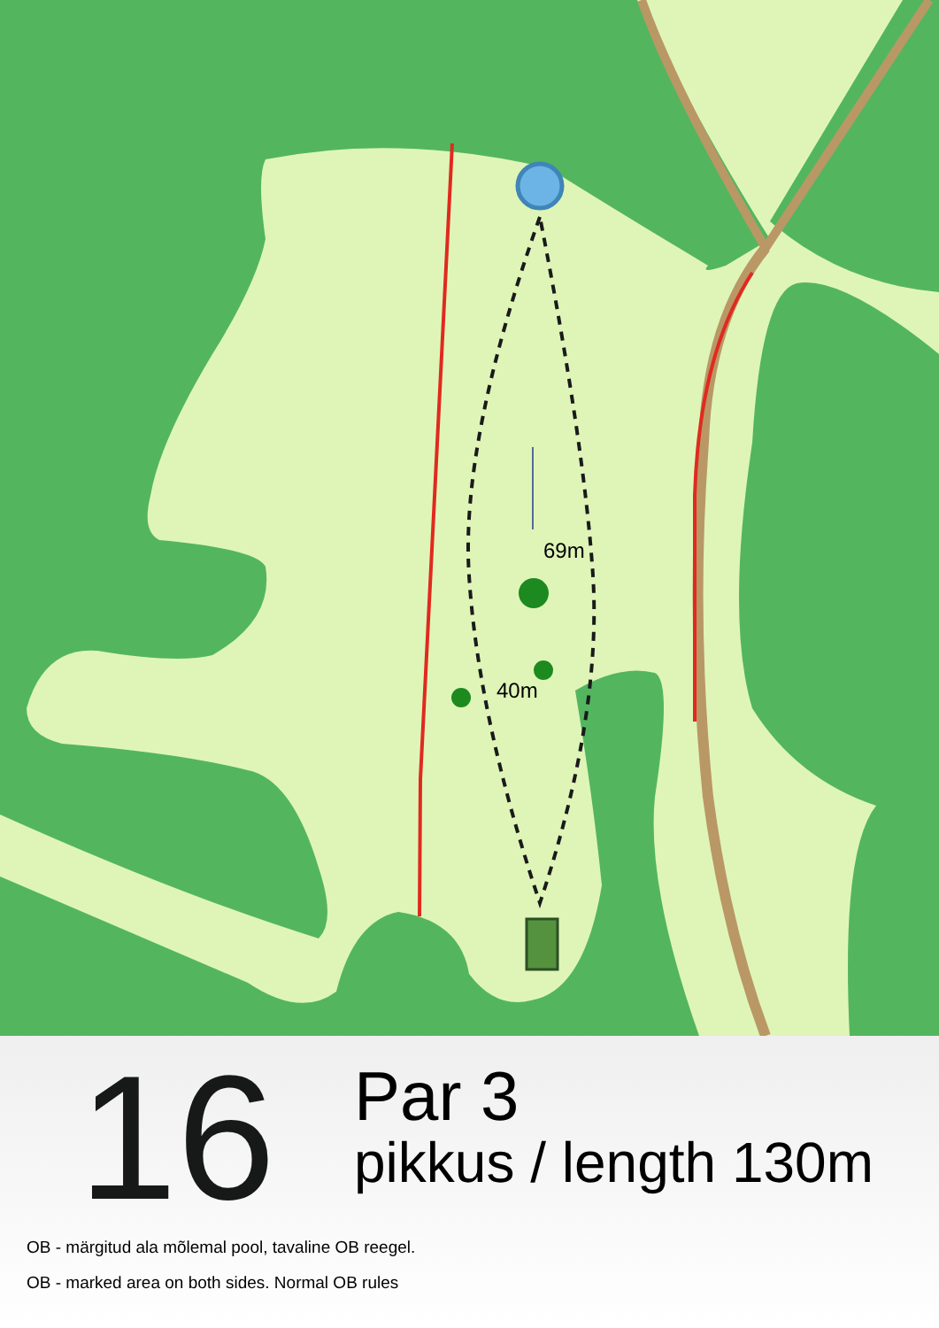69m
40m
16
Par 3
pikkus / length 130m
OB - märgitud ala mõlemal pool, tavaline OB reegel.
OB - marked area on both sides. Normal OB rules